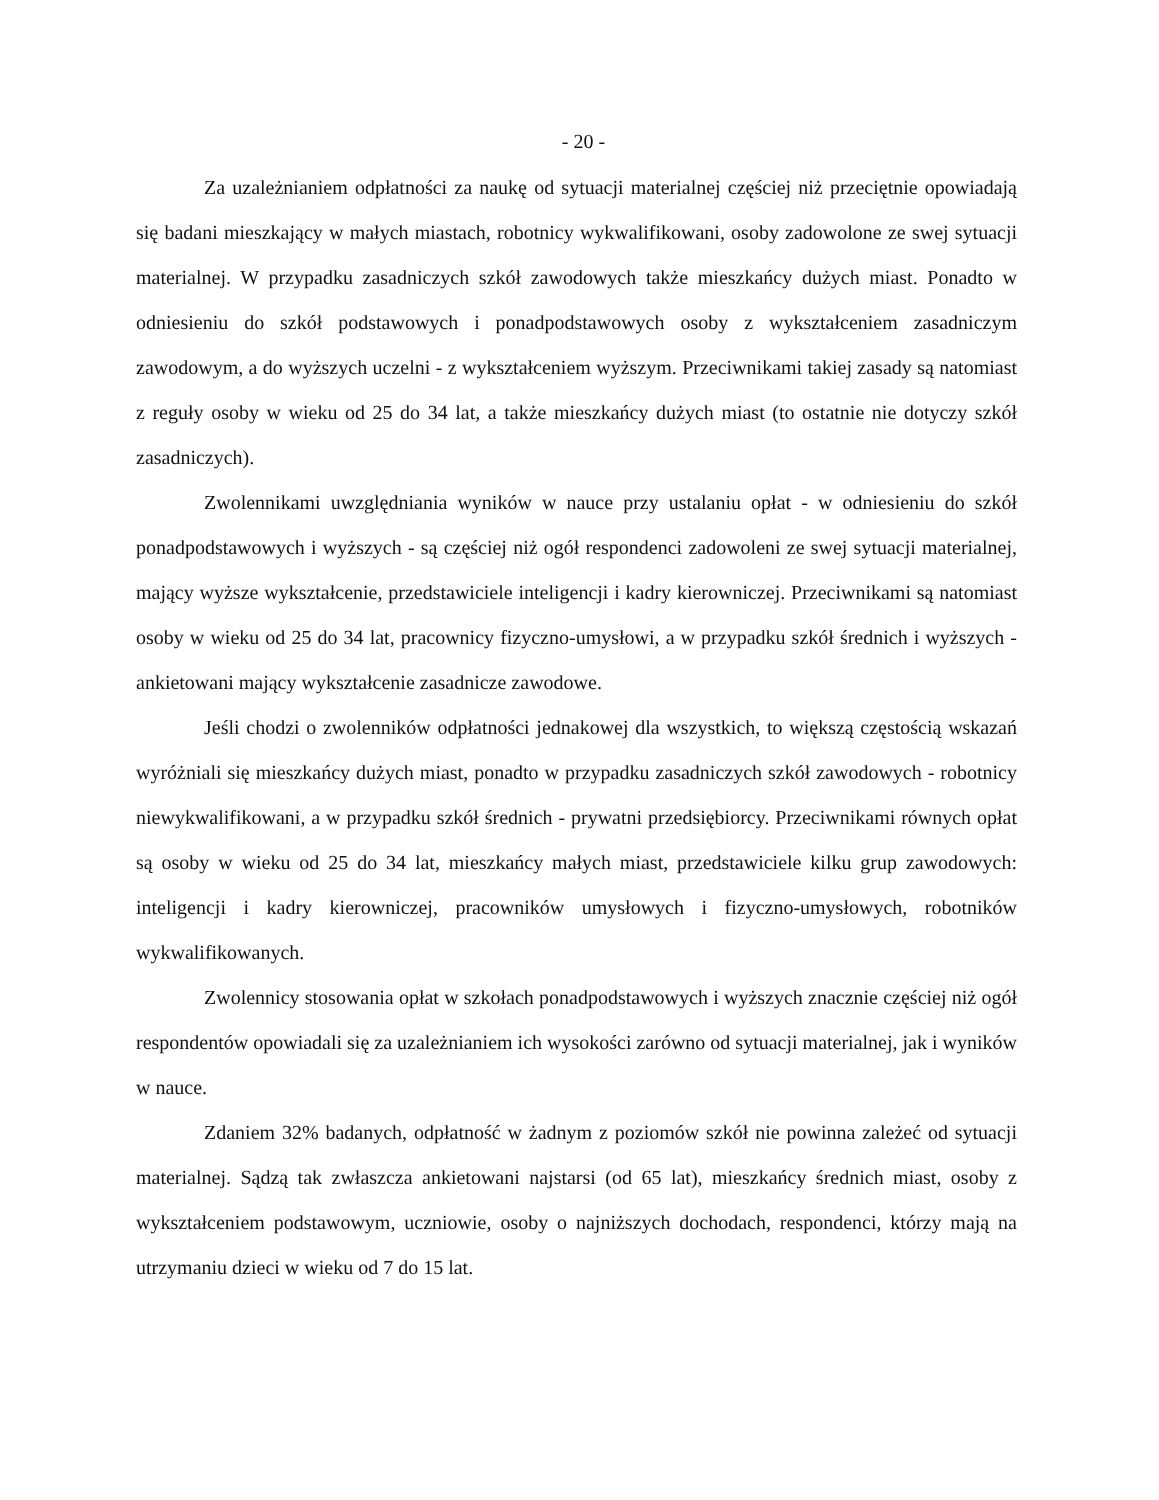- 20 -
Za uzależnianiem odpłatności za naukę od sytuacji materialnej częściej niż przeciętnie opowiadają się badani mieszkający w małych miastach, robotnicy wykwalifikowani, osoby zadowolone ze swej sytuacji materialnej. W przypadku zasadniczych szkół zawodowych także mieszkańcy dużych miast. Ponadto w odniesieniu do szkół podstawowych i ponadpodstawowych osoby z wykształceniem zasadniczym zawodowym, a do wyższych uczelni - z wykształceniem wyższym. Przeciwnikami takiej zasady są natomiast z reguły osoby w wieku od 25 do 34 lat, a także mieszkańcy dużych miast (to ostatnie nie dotyczy szkół zasadniczych).
Zwolennikami uwzględniania wyników w nauce przy ustalaniu opłat - w odniesieniu do szkół ponadpodstawowych i wyższych - są częściej niż ogół respondenci zadowoleni ze swej sytuacji materialnej, mający wyższe wykształcenie, przedstawiciele inteligencji i kadry kierowniczej. Przeciwnikami są natomiast osoby w wieku od 25 do 34 lat, pracownicy fizyczno-umysłowi, a w przypadku szkół średnich i wyższych - ankietowani mający wykształcenie zasadnicze zawodowe.
Jeśli chodzi o zwolenników odpłatności jednakowej dla wszystkich, to większą częstością wskazań wyróżniali się mieszkańcy dużych miast, ponadto w przypadku zasadniczych szkół zawodowych - robotnicy niewykwalifikowani, a w przypadku szkół średnich - prywatni przedsiębiorcy. Przeciwnikami równych opłat są osoby w wieku od 25 do 34 lat, mieszkańcy małych miast, przedstawiciele kilku grup zawodowych: inteligencji i kadry kierowniczej, pracowników umysłowych i fizyczno-umysłowych, robotników wykwalifikowanych.
Zwolennicy stosowania opłat w szkołach ponadpodstawowych i wyższych znacznie częściej niż ogół respondentów opowiadali się za uzależnianiem ich wysokości zarówno od sytuacji materialnej, jak i wyników w nauce.
Zdaniem 32% badanych, odpłatność w żadnym z poziomów szkół nie powinna zależeć od sytuacji materialnej. Sądzą tak zwłaszcza ankietowani najstarsi (od 65 lat), mieszkańcy średnich miast, osoby z wykształceniem podstawowym, uczniowie, osoby o najniższych dochodach, respondenci, którzy mają na utrzymaniu dzieci w wieku od 7 do 15 lat.